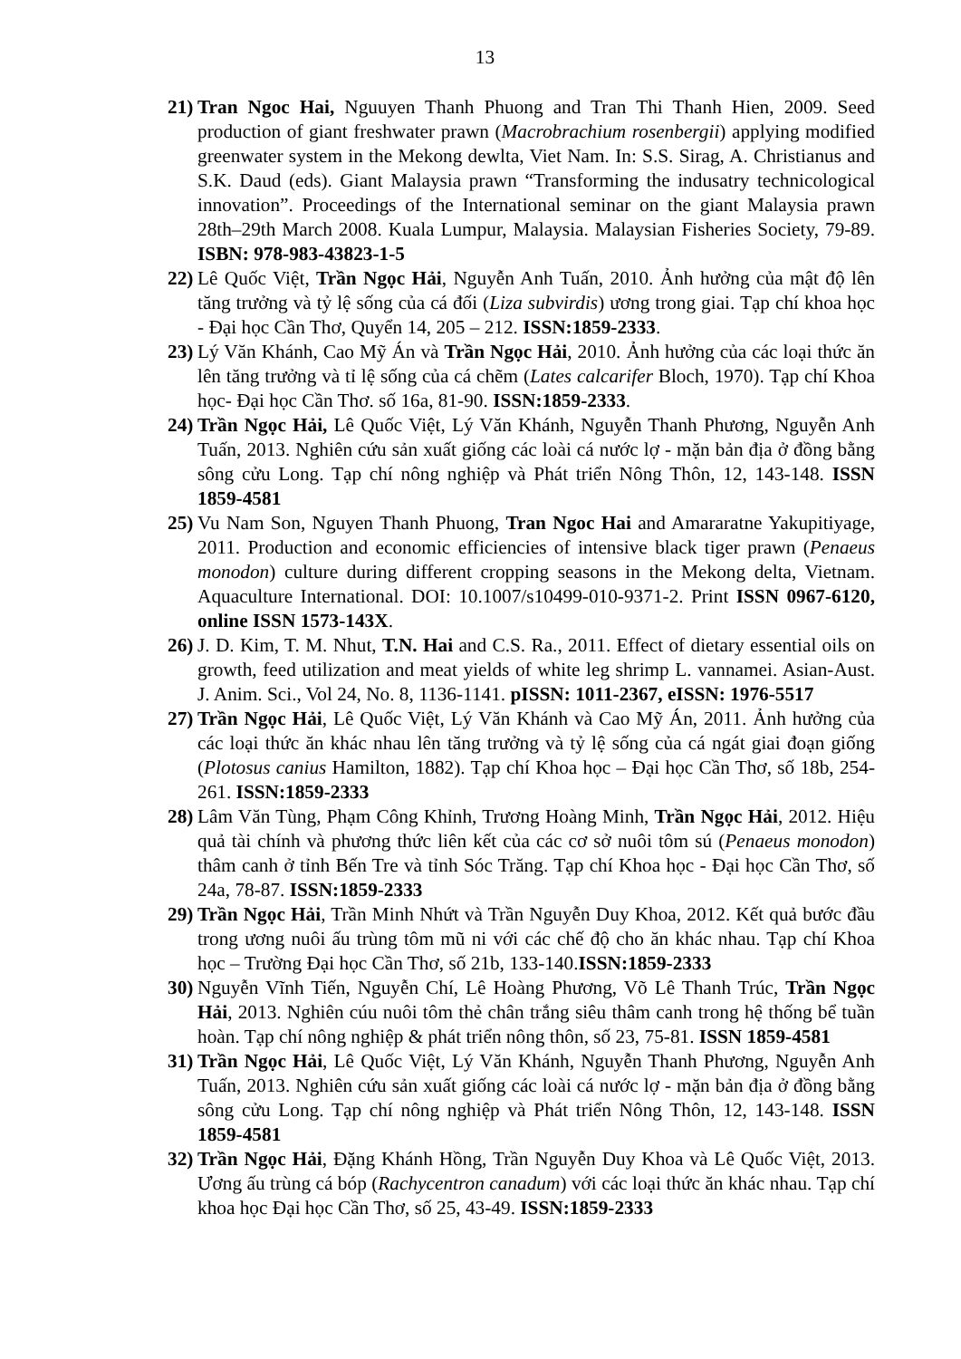13
21) Tran Ngoc Hai, Nguuyen Thanh Phuong and Tran Thi Thanh Hien, 2009. Seed production of giant freshwater prawn (Macrobrachium rosenbergii) applying modified greenwater system in the Mekong dewlta, Viet Nam. In: S.S. Sirag, A. Christianus and S.K. Daud (eds). Giant Malaysia prawn “Transforming the indusatry technicological innovation”. Proceedings of the International seminar on the giant Malaysia prawn 28th–29th March 2008. Kuala Lumpur, Malaysia. Malaysian Fisheries Society, 79-89. ISBN: 978-983-43823-1-5
22) Lê Quốc Việt, Trần Ngọc Hải, Nguyễn Anh Tuấn, 2010. Ảnh hưởng của mật độ lên tăng trưởng và tỷ lệ sống của cá đối (Liza subvirdis) ương trong giai. Tạp chí khoa học - Đại học Cần Thơ, Quyển 14, 205 – 212. ISSN:1859-2333.
23) Lý Văn Khánh, Cao Mỹ Án và Trần Ngọc Hải, 2010. Ảnh hưởng của các loại thức ăn lên tăng trưởng và tỉ lệ sống của cá chẽm (Lates calcarifer Bloch, 1970). Tạp chí Khoa học- Đại học Cần Thơ. số 16a, 81-90. ISSN:1859-2333.
24) Trần Ngọc Hải, Lê Quốc Việt, Lý Văn Khánh, Nguyễn Thanh Phương, Nguyễn Anh Tuấn, 2013. Nghiên cứu sản xuất giống các loài cá nước lợ - mặn bản địa ở đồng bằng sông cửu Long. Tạp chí nông nghiệp và Phát triển Nông Thôn, 12, 143-148. ISSN 1859-4581
25) Vu Nam Son, Nguyen Thanh Phuong, Tran Ngoc Hai and Amararatne Yakupitiyage, 2011. Production and economic efficiencies of intensive black tiger prawn (Penaeus monodon) culture during different cropping seasons in the Mekong delta, Vietnam. Aquaculture International. DOI: 10.1007/s10499-010-9371-2. Print ISSN 0967-6120, online ISSN 1573-143X.
26) J. D. Kim, T. M. Nhut, T.N. Hai and C.S. Ra., 2011. Effect of dietary essential oils on growth, feed utilization and meat yields of white leg shrimp L. vannamei. Asian-Aust. J. Anim. Sci., Vol 24, No. 8, 1136-1141. pISSN: 1011-2367, eISSN: 1976-5517
27) Trần Ngọc Hải, Lê Quốc Việt, Lý Văn Khánh và Cao Mỹ Án, 2011. Ảnh hưởng của các loại thức ăn khác nhau lên tăng trưởng và tỷ lệ sống của cá ngát giai đoạn giống (Plotosus canius Hamilton, 1882). Tạp chí Khoa học – Đại học Cần Thơ, số 18b, 254-261. ISSN:1859-2333
28) Lâm Văn Tùng, Phạm Công Khỉnh, Trương Hoàng Minh, Trần Ngọc Hải, 2012. Hiệu quả tài chính và phương thức liên kết của các cơ sở nuôi tôm sú (Penaeus monodon) thâm canh ở tỉnh Bến Tre và tỉnh Sóc Trăng. Tạp chí Khoa học - Đại học Cần Thơ, số 24a, 78-87. ISSN:1859-2333
29) Trần Ngọc Hải, Trần Minh Nhứt và Trần Nguyễn Duy Khoa, 2012. Kết quả bước đầu trong ương nuôi ấu trùng tôm mũ ni với các chế độ cho ăn khác nhau. Tạp chí Khoa học – Trường Đại học Cần Thơ, số 21b, 133-140.ISSN:1859-2333
30) Nguyễn Vĩnh Tiến, Nguyễn Chí, Lê Hoàng Phương, Võ Lê Thanh Trúc, Trần Ngọc Hải, 2013. Nghiên cúu nuôi tôm thẻ chân trắng siêu thâm canh trong hệ thống bể tuần hoàn. Tạp chí nông nghiệp & phát triển nông thôn, số 23, 75-81. ISSN 1859-4581
31) Trần Ngọc Hải, Lê Quốc Việt, Lý Văn Khánh, Nguyễn Thanh Phương, Nguyễn Anh Tuấn, 2013. Nghiên cứu sản xuất giống các loài cá nước lợ - mặn bản địa ở đồng bằng sông cửu Long. Tạp chí nông nghiệp và Phát triển Nông Thôn, 12, 143-148. ISSN 1859-4581
32) Trần Ngọc Hải, Đặng Khánh Hồng, Trần Nguyễn Duy Khoa và Lê Quốc Việt, 2013. Ương ấu trùng cá bóp (Rachycentron canadum) với các loại thức ăn khác nhau. Tạp chí khoa học Đại học Cần Thơ, số 25, 43-49. ISSN:1859-2333